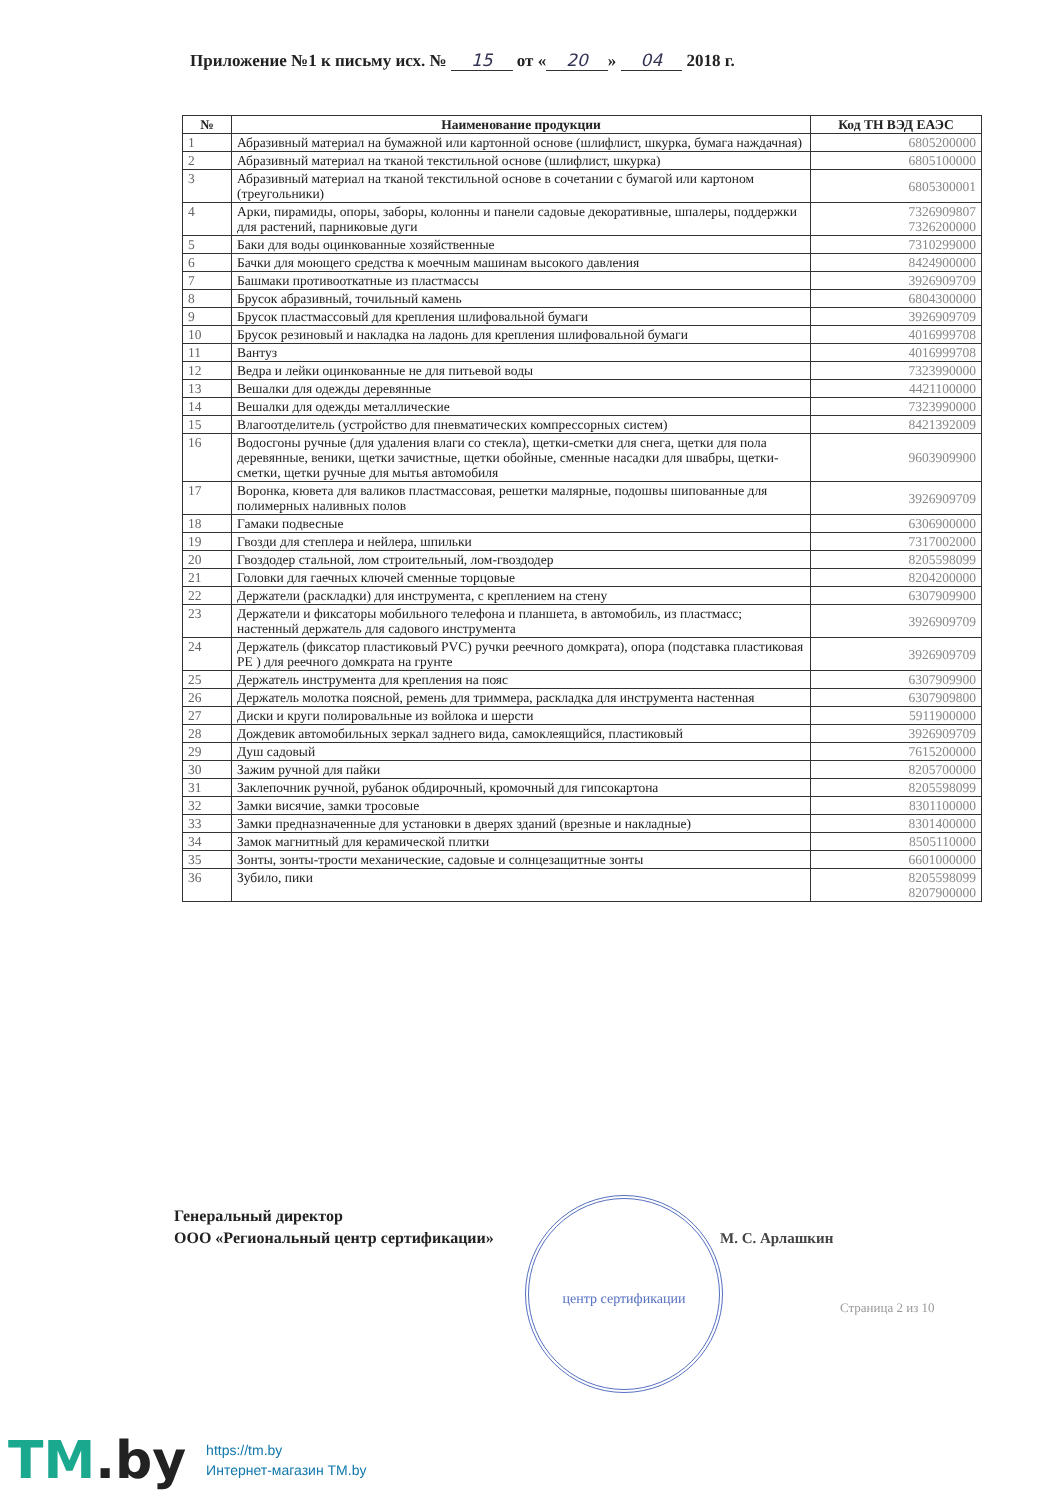Приложение №1 к письму исх. № 15 от « 20 » 04 2018 г.
| № | Наименование продукции | Код ТН ВЭД ЕАЭС |
| --- | --- | --- |
| 1 | Абразивный материал на бумажной или картонной основе (шлифлист, шкурка, бумага наждачная) | 6805200000 |
| 2 | Абразивный материал на тканой текстильной основе (шлифлист, шкурка) | 6805100000 |
| 3 | Абразивный материал на тканой текстильной основе в сочетании с бумагой или картоном (треугольники) | 6805300001 |
| 4 | Арки, пирамиды, опоры, заборы, колонны и панели садовые декоративные, шпалеры, поддержки для растений, парниковые дуги | 7326909807 7326200000 |
| 5 | Баки для воды оцинкованные хозяйственные | 7310299000 |
| 6 | Бачки для моющего средства к моечным машинам высокого давления | 8424900000 |
| 7 | Башмаки противооткатные из пластмассы | 3926909709 |
| 8 | Брусок абразивный, точильный камень | 6804300000 |
| 9 | Брусок пластмассовый для крепления шлифовальной бумаги | 3926909709 |
| 10 | Брусок резиновый и накладка на ладонь для крепления шлифовальной бумаги | 4016999708 |
| 11 | Вантуз | 4016999708 |
| 12 | Ведра и лейки оцинкованные не для питьевой воды | 7323990000 |
| 13 | Вешалки для одежды деревянные | 4421100000 |
| 14 | Вешалки для одежды металлические | 7323990000 |
| 15 | Влагоотделитель (устройство для пневматических компрессорных систем) | 8421392009 |
| 16 | Водосгоны ручные (для удаления влаги со стекла), щетки-сметки для снега, щетки для пола деревянные, веники, щетки зачистные, щетки обойные, сменные насадки для швабры, щетки-сметки, щетки ручные для мытья автомобиля | 9603909900 |
| 17 | Воронка, кювета для валиков пластмассовая, решетки малярные, подошвы шипованные для полимерных наливных полов | 3926909709 |
| 18 | Гамаки подвесные | 6306900000 |
| 19 | Гвозди для степлера и нейлера, шпильки | 7317002000 |
| 20 | Гвоздодер стальной, лом строительный, лом-гвоздодер | 8205598099 |
| 21 | Головки для гаечных ключей сменные торцовые | 8204200000 |
| 22 | Держатели (раскладки) для инструмента, с креплением на стену | 6307909900 |
| 23 | Держатели и фиксаторы мобильного телефона и планшета, в автомобиль, из пластмасс; настенный держатель для садового инструмента | 3926909709 |
| 24 | Держатель (фиксатор пластиковый PVC) ручки реечного домкрата), опора (подставка пластиковая PE ) для реечного домкрата на грунте | 3926909709 |
| 25 | Держатель инструмента для крепления на пояс | 6307909900 |
| 26 | Держатель молотка поясной, ремень для триммера, раскладка для инструмента настенная | 6307909800 |
| 27 | Диски и круги полировальные из войлока и шерсти | 5911900000 |
| 28 | Дождевик автомобильных зеркал заднего вида, самоклеящийся, пластиковый | 3926909709 |
| 29 | Душ садовый | 7615200000 |
| 30 | Зажим ручной для пайки | 8205700000 |
| 31 | Заклепочник ручной, рубанок обдирочный, кромочный для гипсокартона | 8205598099 |
| 32 | Замки висячие, замки тросовые | 8301100000 |
| 33 | Замки предназначенные для установки в дверях зданий (врезные и накладные) | 8301400000 |
| 34 | Замок магнитный для керамической плитки | 8505110000 |
| 35 | Зонты, зонты-трости механические, садовые и солнцезащитные зонты | 6601000000 |
| 36 | Зубило, пики | 8205598099 8207900000 |
Генеральный директор
ООО «Региональный центр сертификации»
центр сертификации
М. С. Арлашкин
Страница 2 из 10
TM.by
https://tm.by
Интернет-магазин TM.by